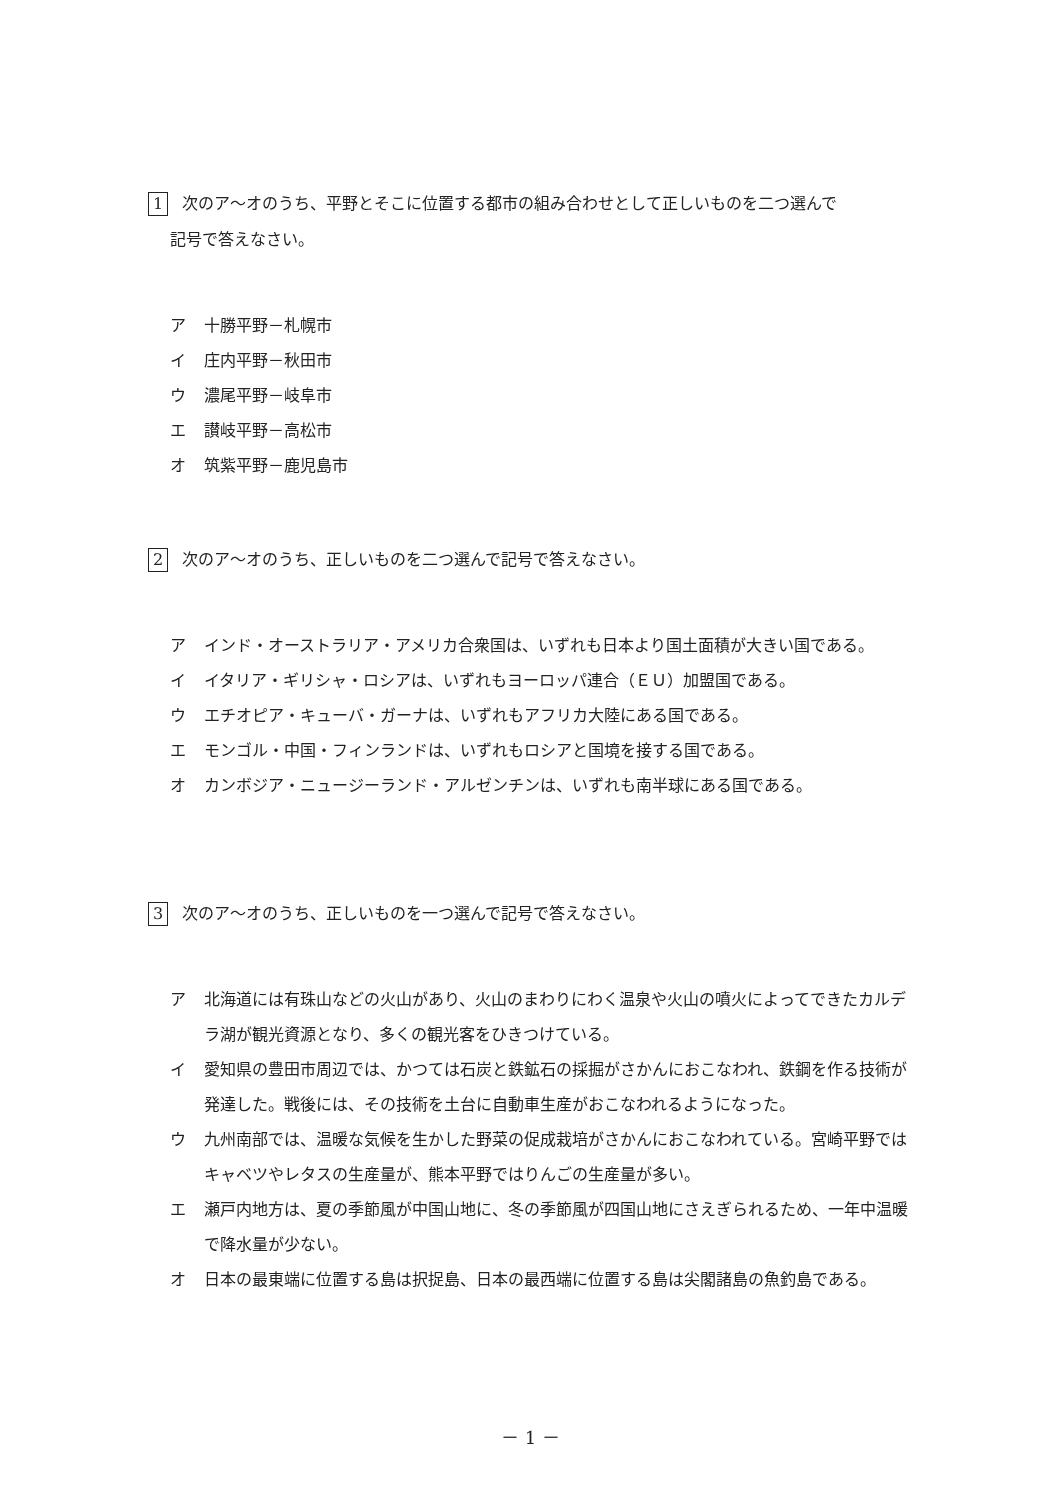1 次のア～オのうち、平野とそこに位置する都市の組み合わせとして正しいものを二つ選んで
記号で答えなさい。
ア 十勝平野－札幌市
イ 庄内平野－秋田市
ウ 濃尾平野－岐阜市
エ 讃岐平野－高松市
オ 筑紫平野－鹿児島市
2 次のア～オのうち、正しいものを二つ選んで記号で答えなさい。
ア インド・オーストラリア・アメリカ合衆国は、いずれも日本より国土面積が大きい国である。
イ イタリア・ギリシャ・ロシアは、いずれもヨーロッパ連合（ＥＵ）加盟国である。
ウ エチオピア・キューバ・ガーナは、いずれもアフリカ大陸にある国である。
エ モンゴル・中国・フィンランドは、いずれもロシアと国境を接する国である。
オ カンボジア・ニュージーランド・アルゼンチンは、いずれも南半球にある国である。
3 次のア～オのうち、正しいものを一つ選んで記号で答えなさい。
ア 北海道には有珠山などの火山があり、火山のまわりにわく温泉や火山の噴火によってできたカルデラ湖が観光資源となり、多くの観光客をひきつけている。
イ 愛知県の豊田市周辺では、かつては石炭と鉄鉱石の採掘がさかんにおこなわれ、鉄鋼を作る技術が発達した。戦後には、その技術を土台に自動車生産がおこなわれるようになった。
ウ 九州南部では、温暖な気候を生かした野菜の促成栽培がさかんにおこなわれている。宮崎平野ではキャベツやレタスの生産量が、熊本平野ではりんごの生産量が多い。
エ 瀬戸内地方は、夏の季節風が中国山地に、冬の季節風が四国山地にさえぎられるため、一年中温暖で降水量が少ない。
オ 日本の最東端に位置する島は択捉島、日本の最西端に位置する島は尖閣諸島の魚釣島である。
－ 1 －